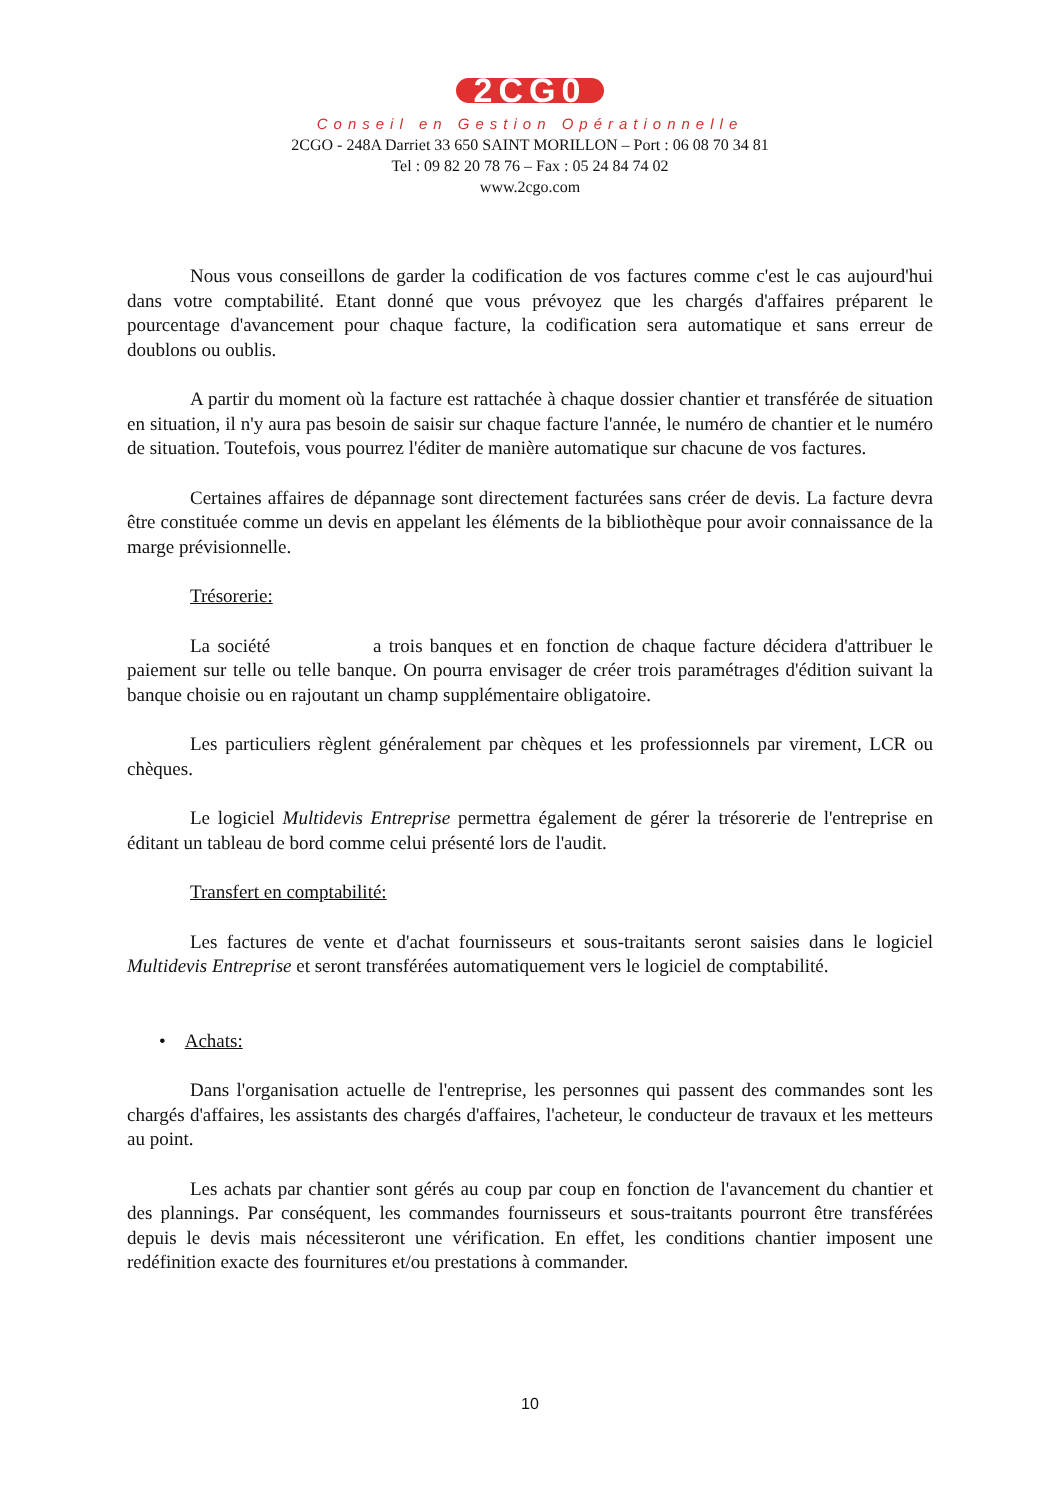2CG0
Conseil en Gestion Opérationnelle
2CGO - 248A Darriet 33 650 SAINT MORILLON – Port : 06 08 70 34 81
Tel : 09 82 20 78 76 – Fax : 05 24 84 74 02
www.2cgo.com
Nous vous conseillons de garder la codification de vos factures comme c'est le cas aujourd'hui dans votre comptabilité. Etant donné que vous prévoyez que les chargés d'affaires préparent le pourcentage d'avancement pour chaque facture, la codification sera automatique et sans erreur de doublons ou oublis.
A partir du moment où la facture est rattachée à chaque dossier chantier et transférée de situation en situation, il n'y aura pas besoin de saisir sur chaque facture l'année, le numéro de chantier et le numéro de situation. Toutefois, vous pourrez l'éditer de manière automatique sur chacune de vos factures.
Certaines affaires de dépannage sont directement facturées sans créer de devis. La facture devra être constituée comme un devis en appelant les éléments de la bibliothèque pour avoir connaissance de la marge prévisionnelle.
Trésorerie:
La société a trois banques et en fonction de chaque facture décidera d'attribuer le paiement sur telle ou telle banque. On pourra envisager de créer trois paramétrages d'édition suivant la banque choisie ou en rajoutant un champ supplémentaire obligatoire.
Les particuliers règlent généralement par chèques et les professionnels par virement, LCR ou chèques.
Le logiciel Multidevis Entreprise permettra également de gérer la trésorerie de l'entreprise en éditant un tableau de bord comme celui présenté lors de l'audit.
Transfert en comptabilité:
Les factures de vente et d'achat fournisseurs et sous-traitants seront saisies dans le logiciel Multidevis Entreprise et seront transférées automatiquement vers le logiciel de comptabilité.
• Achats:
Dans l'organisation actuelle de l'entreprise, les personnes qui passent des commandes sont les chargés d'affaires, les assistants des chargés d'affaires, l'acheteur, le conducteur de travaux et les metteurs au point.
Les achats par chantier sont gérés au coup par coup en fonction de l'avancement du chantier et des plannings. Par conséquent, les commandes fournisseurs et sous-traitants pourront être transférées depuis le devis mais nécessiteront une vérification. En effet, les conditions chantier imposent une redéfinition exacte des fournitures et/ou prestations à commander.
10